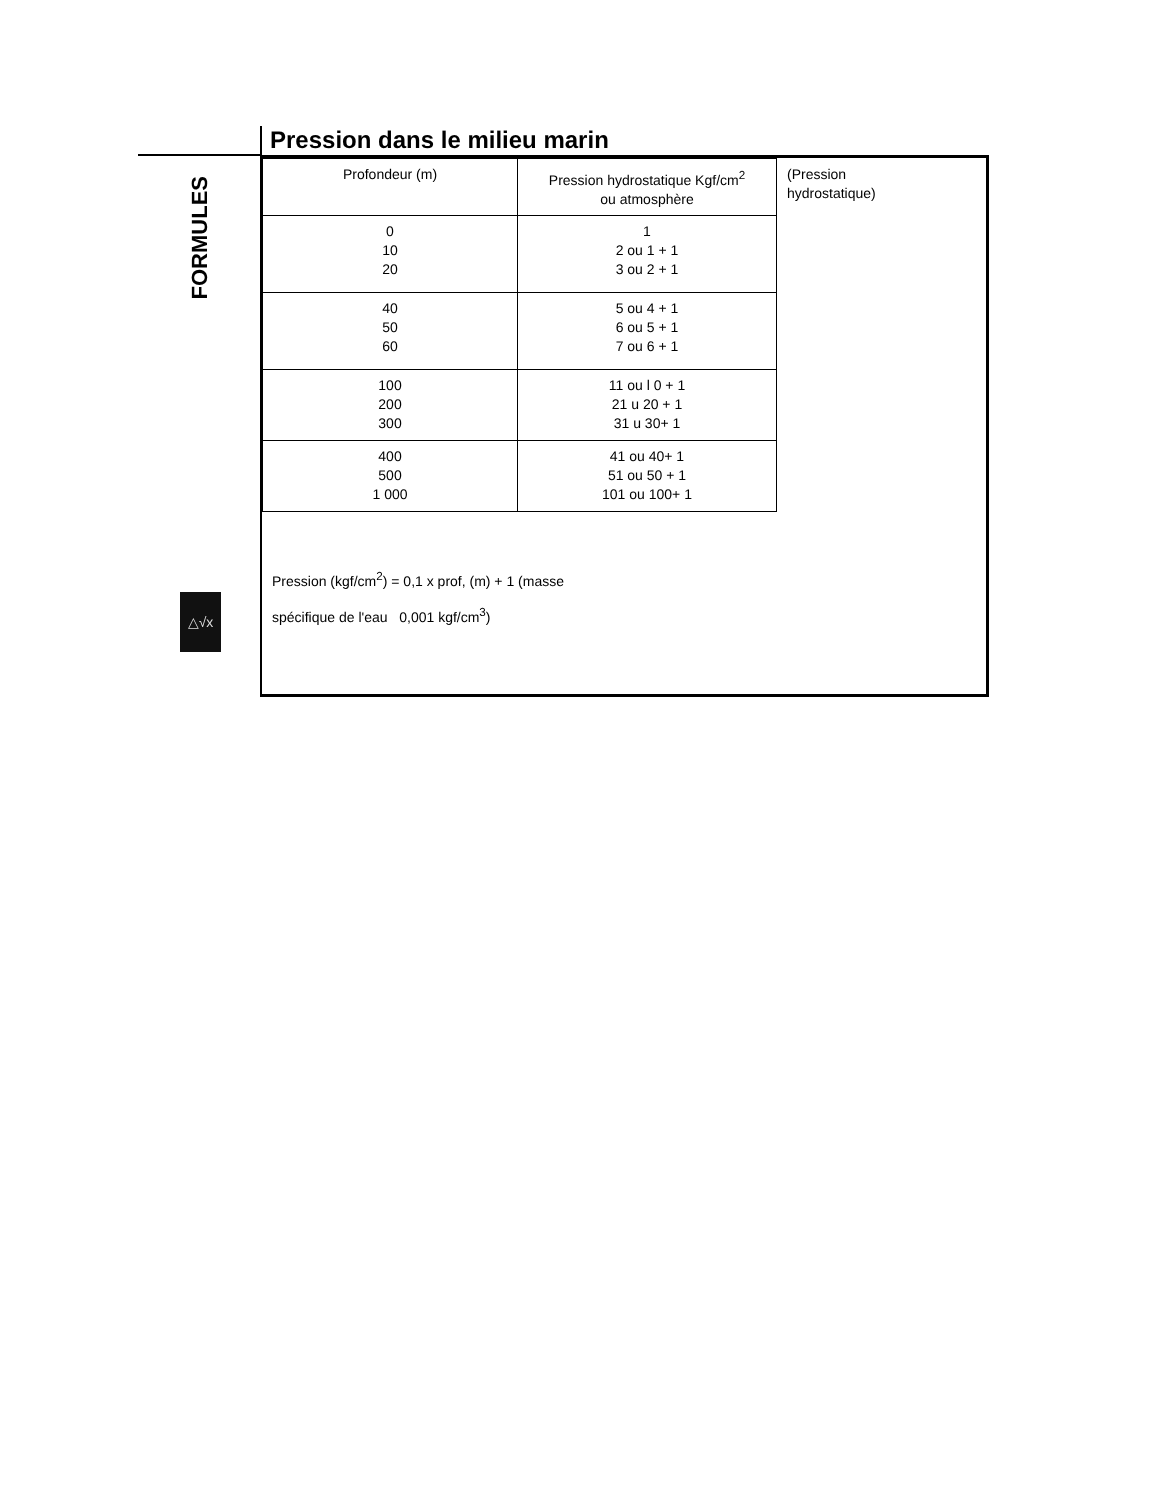FORMULES
△√x
Pression dans le milieu marin
| Profondeur (m) | Pression hydrostatique Kgf/cm<sup>2</sup> ou atmosphère | (Pression hydrostatique) |
| 0 10 20 | 1 2 ou 1 + 1 3 ou 2 + 1 | |
| 40 50 60 | 5 ou 4 + 1 6 ou 5 + 1 7 ou 6 + 1 | |
| 100 200 300 | 11 ou l 0 + 1 21 u 20 + 1 31 u 30+ 1 | |
| 400 500 1 000 | 41 ou 40+ 1 51 ou 50 + 1 101 ou 100+ 1 | |
Pression (kgf/cm<sup>2</sup>) = 0,1 x prof, (m) + 1 (masse
spécifique de l'eau 0,001 kgf/cm<sup>3</sup>)